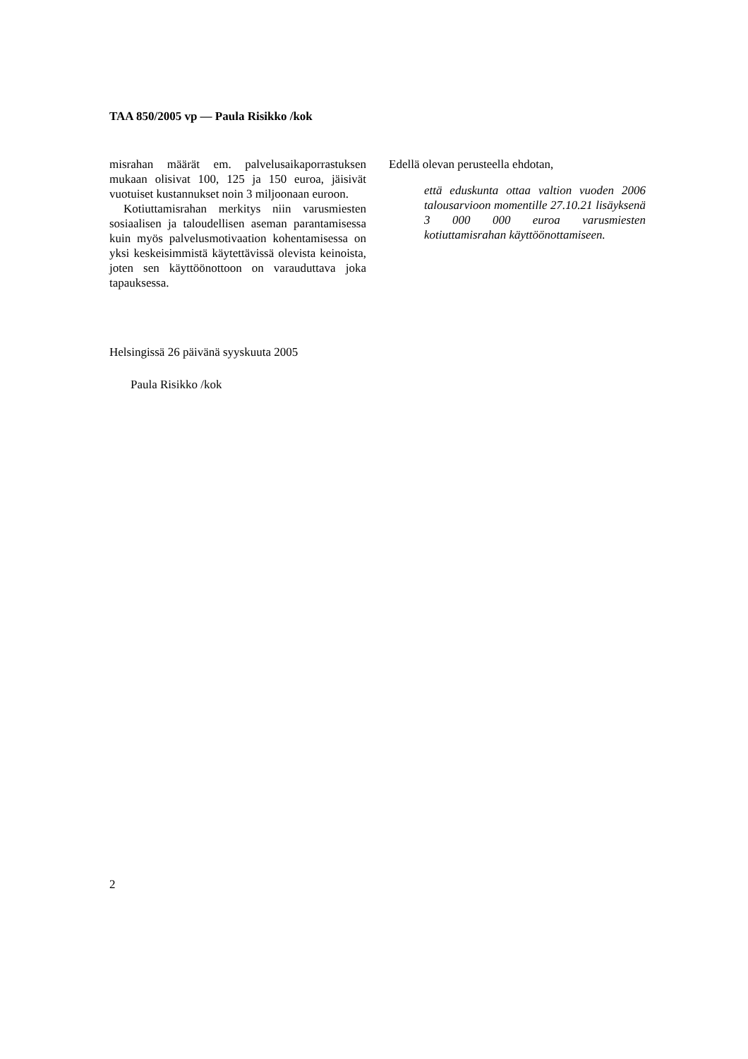TAA 850/2005 vp — Paula Risikko /kok
misrahan määrät em. palvelusaikaporrastuksen mukaan olisivat 100, 125 ja 150 euroa, jäisivät vuotuiset kustannukset noin 3 miljoonaan eu­roon.
Kotiuttamisrahan merkitys niin varusmiesten sosiaalisen ja taloudellisen aseman parantamises­sa kuin myös palvelusmotivaation kohentamises­sa on yksi keskeisimmistä käytettävissä olevista keinoista, joten sen käyttöönottoon on varaudut­tava joka tapauksessa.
Edellä olevan perusteella ehdotan,
että eduskunta ottaa valtion vuoden 2006 talousarvioon momentille 27.10.21 lisäyksenä 3 000 000 euroa varusmies­ten kotiuttamisrahan käyttöönottami­seen.
Helsingissä 26 päivänä syyskuuta 2005
Paula Risikko /kok
2